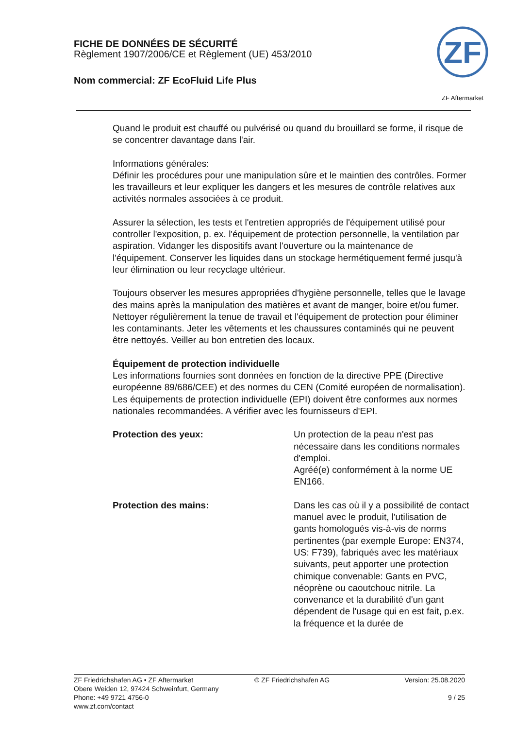FICHE DE DONNÉES DE SÉCURITÉ
Règlement 1907/2006/CE et Règlement (UE) 453/2010
Nom commercial: ZF EcoFluid Life Plus
ZF
ZF Aftermarket
Quand le produit est chauffé ou pulvérisé ou quand du brouillard se forme, il risque de se concentrer davantage dans l'air.
Informations générales:
Définir les procédures pour une manipulation sûre et le maintien des contrôles. Former les travailleurs et leur expliquer les dangers et les mesures de contrôle relatives aux activités normales associées à ce produit.
Assurer la sélection, les tests et l'entretien appropriés de l'équipement utilisé pour controller l'exposition, p. ex. l'équipement de protection personnelle, la ventilation par aspiration. Vidanger les dispositifs avant l'ouverture ou la maintenance de l'équipement. Conserver les liquides dans un stockage hermétiquement fermé jusqu'à leur élimination ou leur recyclage ultérieur.
Toujours observer les mesures appropriées d'hygiène personnelle, telles que le lavage des mains après la manipulation des matières et avant de manger, boire et/ou fumer. Nettoyer régulièrement la tenue de travail et l'équipement de protection pour éliminer les contaminants. Jeter les vêtements et les chaussures contaminés qui ne peuvent être nettoyés. Veiller au bon entretien des locaux.
Équipement de protection individuelle
Les informations fournies sont données en fonction de la directive PPE (Directive européenne 89/686/CEE) et des normes du CEN (Comité européen de normalisation).
Les équipements de protection individuelle (EPI) doivent être conformes aux normes nationales recommandées. A vérifier avec les fournisseurs d'EPI.
Protection des yeux: Un protection de la peau n'est pas nécessaire dans les conditions normales d'emploi.
Agréé(e) conformément à la norme UE EN166.
Protection des mains: Dans les cas où il y a possibilité de contact manuel avec le produit, l'utilisation de gants homologués vis-à-vis de norms pertinentes (par exemple Europe: EN374, US: F739), fabriqués avec les matériaux suivants, peut apporter une protection chimique convenable: Gants en PVC, néoprène ou caoutchouc nitrile. La convenance et la durabilité d'un gant dépendent de l'usage qui en est fait, p.ex. la fréquence et la durée de
ZF Friedrichshafen AG • ZF Aftermarket
Obere Weiden 12, 97424 Schweinfurt, Germany
Phone: +49 9721 4756-0
www.zf.com/contact
© ZF Friedrichshafen AG Version: 25.08.2020
9 / 25